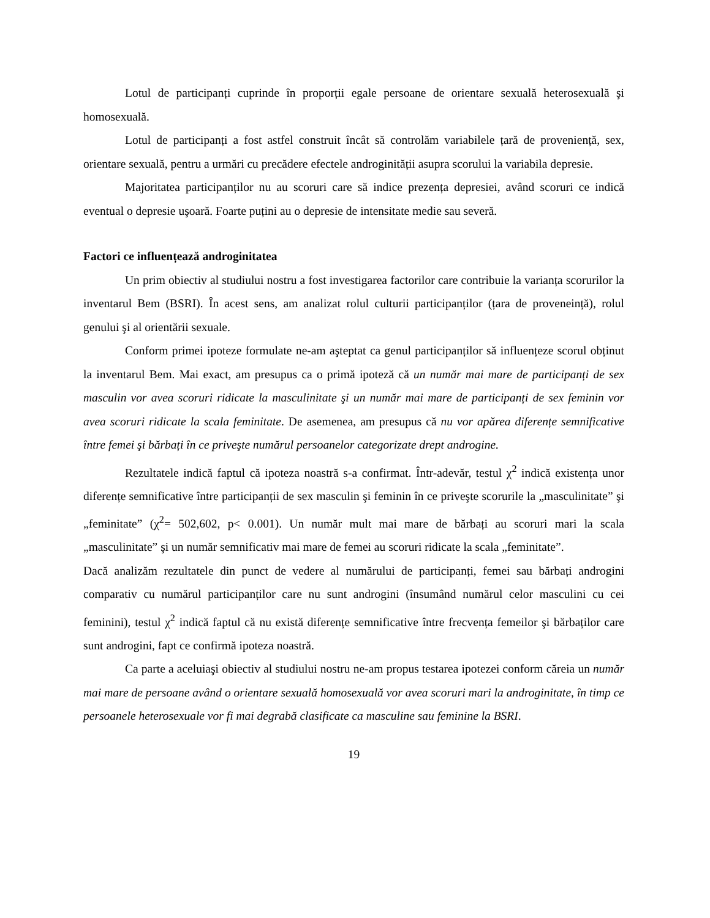Lotul de participanți cuprinde în proporții egale persoane de orientare sexuală heterosexuală şi homosexuală.
Lotul de participanți a fost astfel construit încât să controlăm variabilele țară de proveniență, sex, orientare sexuală, pentru a urmări cu precădere efectele androginității asupra scorului la variabila depresie.
Majoritatea participanților nu au scoruri care să indice prezența depresiei, având scoruri ce indică eventual o depresie uşoară. Foarte puțini au o depresie de intensitate medie sau severă.
Factori ce influențează androginitatea
Un prim obiectiv al studiului nostru a fost investigarea factorilor care contribuie la varianța scorurilor la inventarul Bem (BSRI). În acest sens, am analizat rolul culturii participanților (țara de proveneință), rolul genului şi al orientării sexuale.
Conform primei ipoteze formulate ne-am aşteptat ca genul participanților să influențeze scorul obținut la inventarul Bem. Mai exact, am presupus ca o primă ipoteză că un număr mai mare de participanți de sex masculin vor avea scoruri ridicate la masculinitate şi un număr mai mare de participanți de sex feminin vor avea scoruri ridicate la scala feminitate. De asemenea, am presupus că nu vor apărea diferențe semnificative între femei şi bărbați în ce priveşte numărul persoanelor categorizate drept androgine.
Rezultatele indică faptul că ipoteza noastră s-a confirmat. Într-adevăr, testul χ<sup>2</sup> indică existența unor diferențe semnificative între participanții de sex masculin şi feminin în ce priveşte scorurile la „masculinitate” şi „feminitate” (χ<sup>2</sup>= 502,602, p< 0.001). Un număr mult mai mare de bărbați au scoruri mari la scala „masculinitate” şi un număr semnificativ mai mare de femei au scoruri ridicate la scala „feminitate”.
Dacă analizăm rezultatele din punct de vedere al numărului de participanți, femei sau bărbați androgini comparativ cu numărul participanților care nu sunt androgini (însumând numărul celor masculini cu cei feminini), testul χ<sup>2</sup> indică faptul că nu există diferențe semnificative între frecvența femeilor şi bărbaților care sunt androgini, fapt ce confirmă ipoteza noastră.
Ca parte a aceluiaşi obiectiv al studiului nostru ne-am propus testarea ipotezei conform căreia un număr mai mare de persoane având o orientare sexuală homosexuală vor avea scoruri mari la androginitate, în timp ce persoanele heterosexuale vor fi mai degrabă clasificate ca masculine sau feminine la BSRI.
19